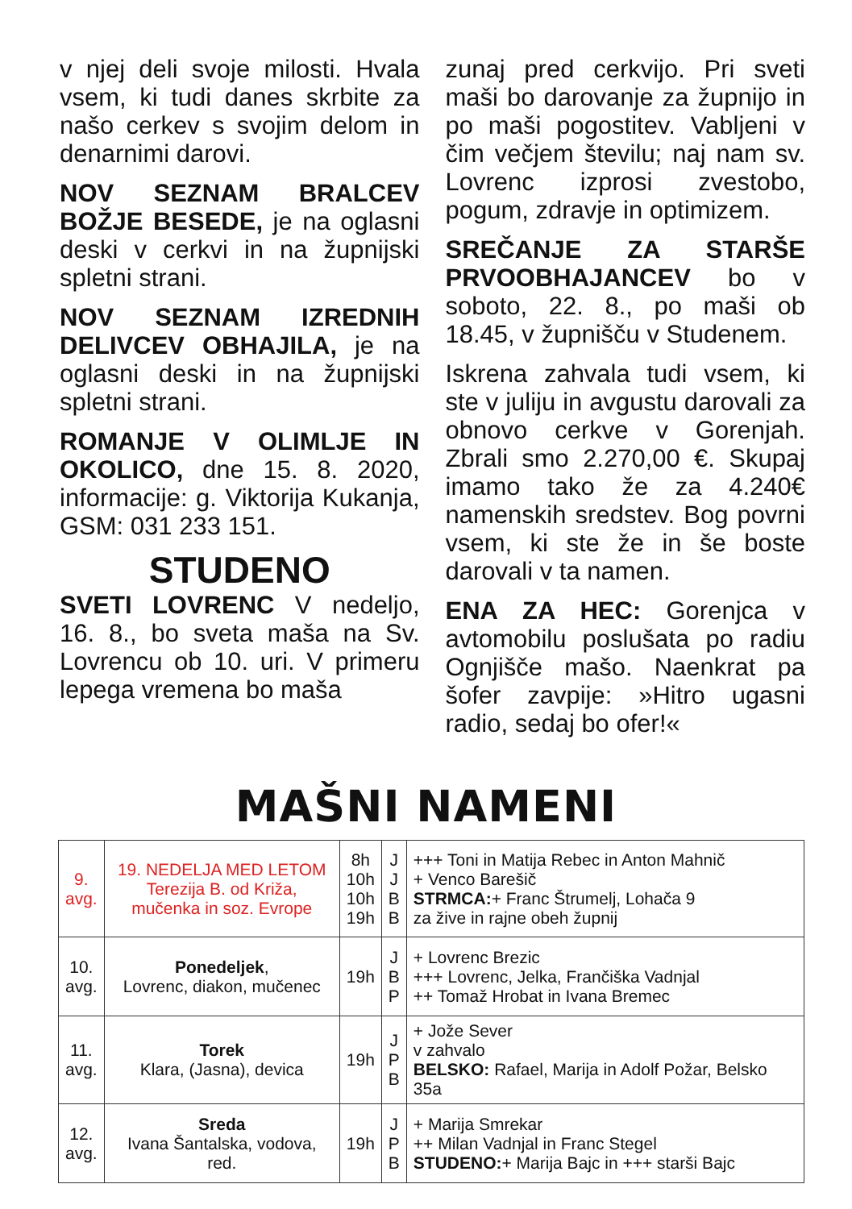v njej deli svoje milosti. Hvala vsem, ki tudi danes skrbite za našo cerkev s svojim delom in denarnimi darovi.
NOV SEZNAM BRALCEV BOŽJE BESEDE, je na oglasni deski v cerkvi in na župnijski spletni strani.
NOV SEZNAM IZREDNIH DELIVCEV OBHAJILA, je na oglasni deski in na župnijski spletni strani.
ROMANJE V OLIMLJE IN OKOLICO, dne 15. 8. 2020, informacije: g. Viktorija Kukanja, GSM: 031 233 151.
STUDENO
SVETI LOVRENC V nedeljo, 16. 8., bo sveta maša na Sv. Lovrencu ob 10. uri. V primeru lepega vremena bo maša
zunaj pred cerkvijo. Pri sveti maši bo darovanje za župnijo in po maši pogostitev. Vabljeni v čim večjem številu; naj nam sv. Lovrenc izprosi zvestobo, pogum, zdravje in optimizem.
SREČANJE ZA STARŠE PRVOOBHAJANCEV bo v soboto, 22. 8., po maši ob 18.45, v župnišču v Studenem.
Iskrena zahvala tudi vsem, ki ste v juliju in avgustu darovali za obnovo cerkve v Gorenjah. Zbrali smo 2.270,00 €. Skupaj imamo tako že za 4.240€ namenskih sredstev. Bog povrni vsem, ki ste že in še boste darovali v ta namen.
ENA ZA HEC: Gorenjca v avtomobilu poslušata po radiu Ognjišče mašo. Naenkrat pa šofer zavpije: »Hitro ugasni radio, sedaj bo ofer!«
MAŠNI NAMENI
| 9. avg. | 19. NEDELJA MED LETOM Terezija B. od Križa, mučenka in soz. Evrope | 8h 10h 10h 19h | J J B B | +++ Toni in Matija Rebec in Anton Mahnič + Venco Barešič STRMCA: + Franc Štrumelj, Lohača 9 za žive in rajne obeh župnij |
| 10. avg. | Ponedeljek , Lovrenc, diakon, mučenec | 19h | J B P | + Lovrenc Brezic +++ Lovrenc, Jelka, Frančiška Vadnjal ++ Tomaž Hrobat in Ivana Bremec |
| 11. avg. | Torek Klara, (Jasna), devica | 19h | J P B | + Jože Sever v zahvalo BELSKO: Rafael, Marija in Adolf Požar, Belsko 35a |
| 12. avg. | Sreda Ivana Šantalska, vodova, red. | 19h | J P B | + Marija Smrekar ++ Milan Vadnjal in Franc Stegel STUDENO: + Marija Bajc in +++ starši Bajc |